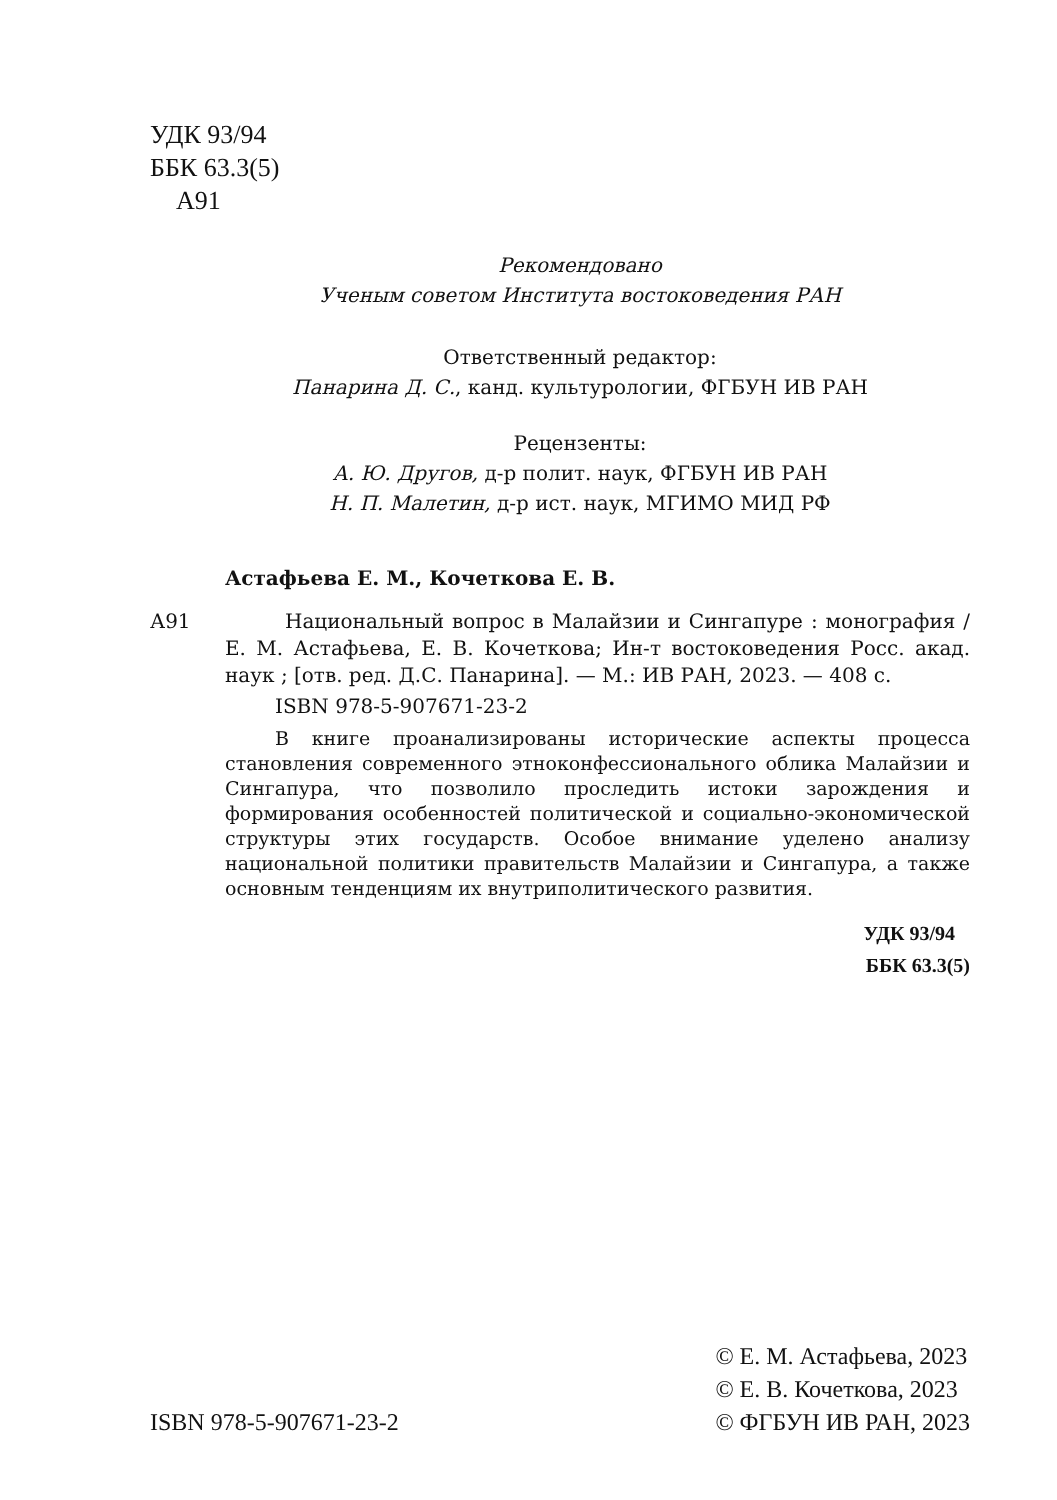УДК 93/94
ББК 63.3(5)
А91
Рекомендовано
Ученым советом Института востоковедения РАН
Ответственный редактор:
Панарина Д. С., канд. культурологии, ФГБУН ИВ РАН
Рецензенты:
А. Ю. Другов, д-р полит. наук, ФГБУН ИВ РАН
Н. П. Малетин, д-р ист. наук, МГИМО МИД РФ
Астафьева Е. М., Кочеткова Е. В.
А91 Национальный вопрос в Малайзии и Сингапуре : монография / Е. М. Астафьева, Е. В. Кочеткова; Ин-т востоковедения Росс. акад. наук ; [отв. ред. Д.С. Панарина]. — М.: ИВ РАН, 2023. — 408 с.
ISBN 978-5-907671-23-2
В книге проанализированы исторические аспекты процесса становления современного этноконфессионального облика Малайзии и Сингапура, что позволило проследить истоки зарождения и формирования особенностей политической и социально-экономической структуры этих государств. Особое внимание уделено анализу национальной политики правительств Малайзии и Сингапура, а также основным тенденциям их внутриполитического развития.
УДК 93/94
ББК 63.3(5)
ISBN 978-5-907671-23-2 © Е. М. Астафьева, 2023
© Е. В. Кочеткова, 2023
© ФГБУН ИВ РАН, 2023